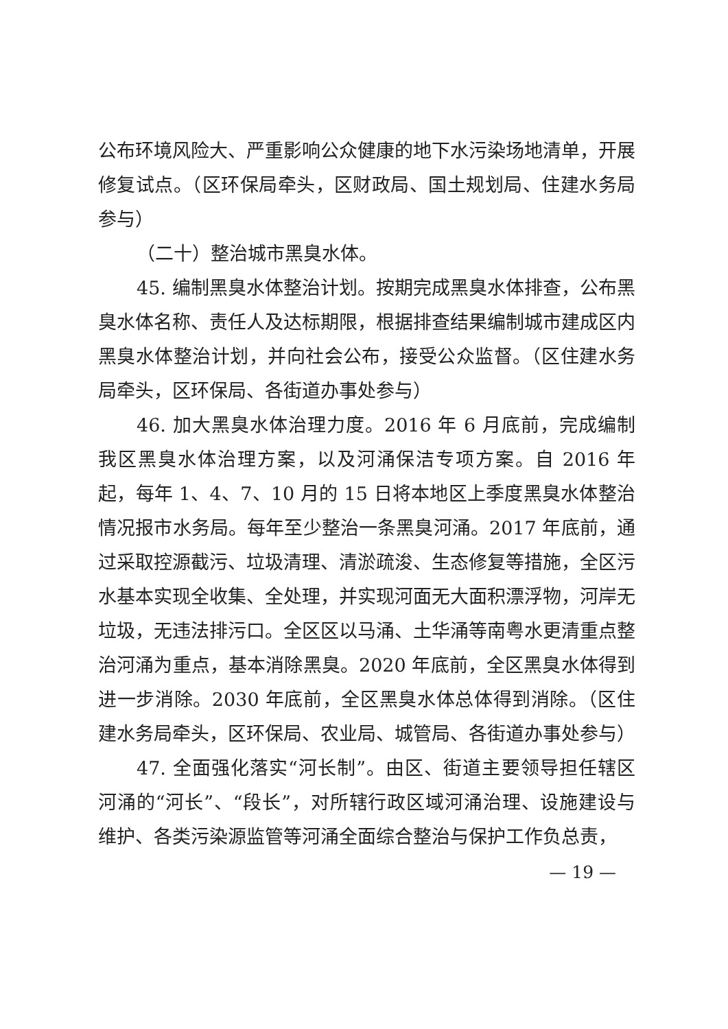公布环境风险大、严重影响公众健康的地下水污染场地清单，开展修复试点。（区环保局牵头，区财政局、国土规划局、住建水务局参与）
（二十）整治城市黑臭水体。
45. 编制黑臭水体整治计划。按期完成黑臭水体排查，公布黑臭水体名称、责任人及达标期限，根据排查结果编制城市建成区内黑臭水体整治计划，并向社会公布，接受公众监督。（区住建水务局牵头，区环保局、各街道办事处参与）
46. 加大黑臭水体治理力度。2016 年 6 月底前，完成编制我区黑臭水体治理方案，以及河涌保洁专项方案。自 2016 年起，每年 1、4、7、10 月的 15 日将本地区上季度黑臭水体整治情况报市水务局。每年至少整治一条黑臭河涌。2017 年底前，通过采取控源截污、垃圾清理、清淤疏浚、生态修复等措施，全区污水基本实现全收集、全处理，并实现河面无大面积漂浮物，河岸无垃圾，无违法排污口。全区区以马涌、土华涌等南粤水更清重点整治河涌为重点，基本消除黑臭。2020 年底前，全区黑臭水体得到进一步消除。2030 年底前，全区黑臭水体总体得到消除。（区住建水务局牵头，区环保局、农业局、城管局、各街道办事处参与）
47. 全面强化落实“河长制”。由区、街道主要领导担任辖区河涌的“河长”、“段长”，对所辖行政区域河涌治理、设施建设与维护、各类污染源监管等河涌全面综合整治与保护工作负总责，
— 19 —